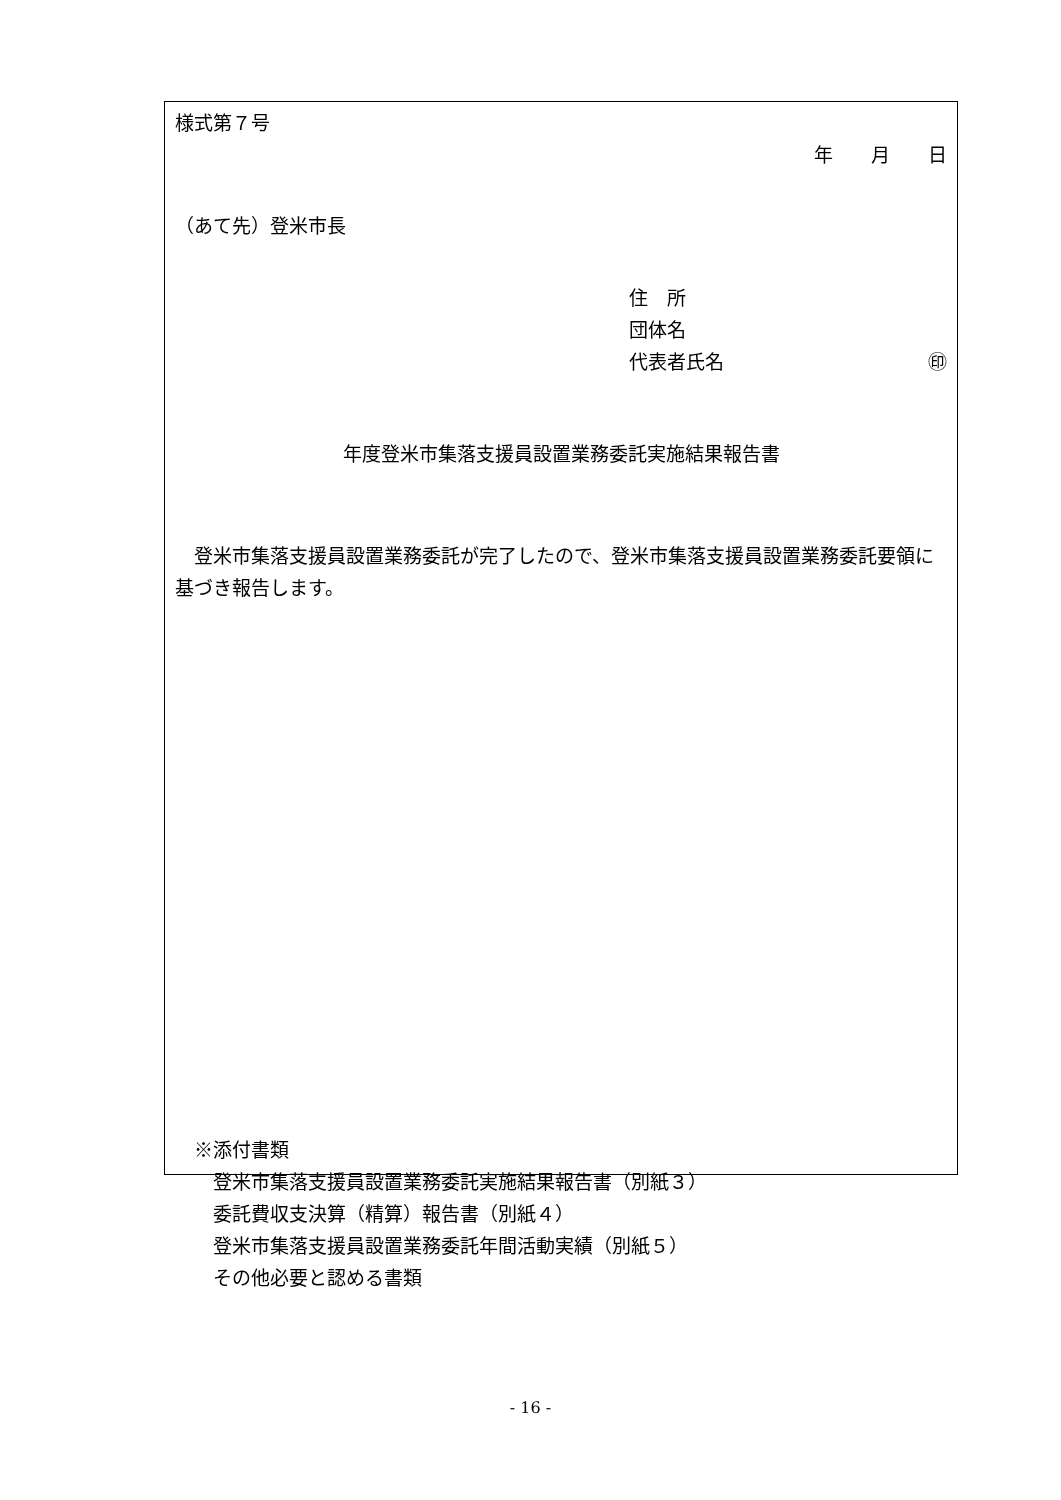様式第７号
年　　月　　日
（あて先）登米市長
住　所
団体名
代表者氏名 ㊞
年度登米市集落支援員設置業務委託実施結果報告書
　登米市集落支援員設置業務委託が完了したので、登米市集落支援員設置業務委託要領に基づき報告します。
　※添付書類
　　登米市集落支援員設置業務委託実施結果報告書（別紙３）
　　委託費収支決算（精算）報告書（別紙４）
　　登米市集落支援員設置業務委託年間活動実績（別紙５）
　　その他必要と認める書類
- 16 -